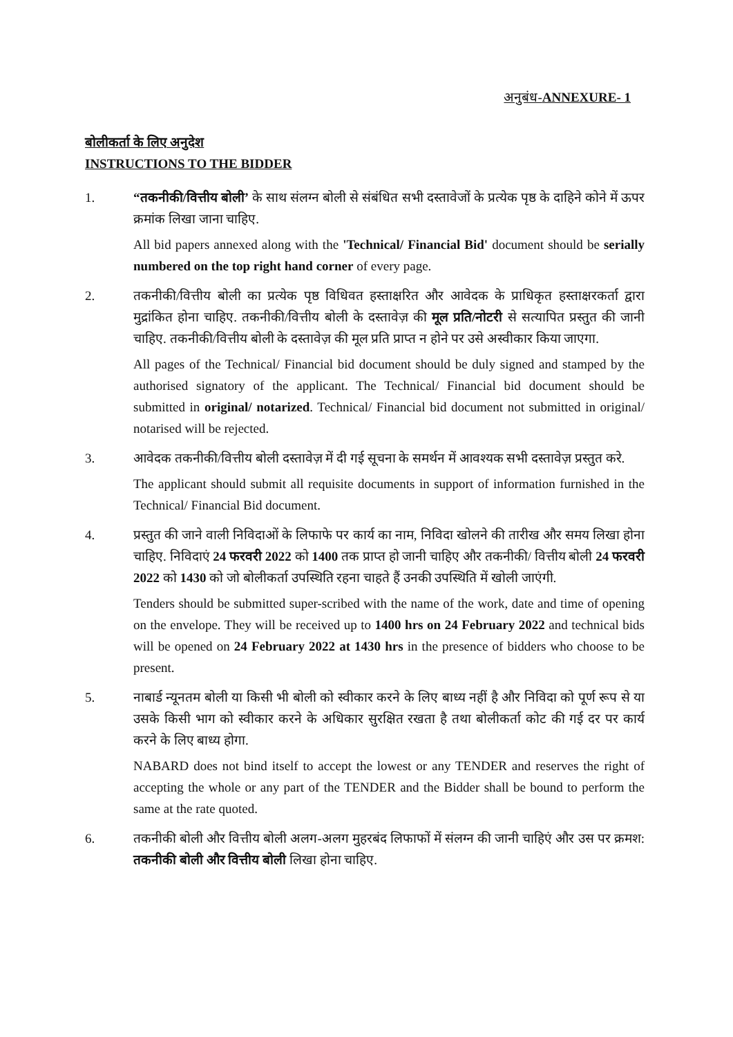अनुबंध-ANNEXURE- 1
बोलीकर्ता के लिए अनुदेश
INSTRUCTIONS TO THE BIDDER
1. “तकनीकी/वित्तीय बोली’ के साथ संलग्न बोली से संबंधित सभी दस्तावेजों के प्रत्येक पृष्ठ के दाहिने कोने में ऊपर क्रमांक लिखा जाना चाहिए.
All bid papers annexed along with the 'Technical/ Financial Bid' document should be serially numbered on the top right hand corner of every page.
2. तकनीकी/वित्तीय बोली का प्रत्येक पृष्ठ विधिवत हस्ताक्षरित और आवेदक के प्राधिकृत हस्ताक्षरकर्ता द्वारा मुद्रांकित होना चाहिए. तकनीकी/वित्तीय बोली के दस्तावेज़ की मूल प्रति/नोटरी से सत्यापित प्रस्तुत की जानी चाहिए. तकनीकी/वित्तीय बोली के दस्तावेज़ की मूल प्रति प्राप्त न होने पर उसे अस्वीकार किया जाएगा.
All pages of the Technical/ Financial bid document should be duly signed and stamped by the authorised signatory of the applicant. The Technical/ Financial bid document should be submitted in original/ notarized. Technical/ Financial bid document not submitted in original/ notarised will be rejected.
3. आवेदक तकनीकी/वित्तीय बोली दस्तावेज़ में दी गई सूचना के समर्थन में आवश्यक सभी दस्तावेज़ प्रस्तुत करे.
The applicant should submit all requisite documents in support of information furnished in the Technical/ Financial Bid document.
4. प्रस्तुत की जाने वाली निविदाओं के लिफाफे पर कार्य का नाम, निविदा खोलने की तारीख और समय लिखा होना चाहिए. निविदाएं 24 फरवरी 2022 को 1400 तक प्राप्त हो जानी चाहिए और तकनीकी/ वित्तीय बोली 24 फरवरी 2022 को 1430 को जो बोलीकर्ता उपस्थिति रहना चाहते हैं उनकी उपस्थिति में खोली जाएंगी.
Tenders should be submitted super-scribed with the name of the work, date and time of opening on the envelope. They will be received up to 1400 hrs on 24 February 2022 and technical bids will be opened on 24 February 2022 at 1430 hrs in the presence of bidders who choose to be present.
5. नाबार्ड न्यूनतम बोली या किसी भी बोली को स्वीकार करने के लिए बाध्य नहीं है और निविदा को पूर्ण रूप से या उसके किसी भाग को स्वीकार करने के अधिकार सुरक्षित रखता है तथा बोलीकर्ता कोट की गई दर पर कार्य करने के लिए बाध्य होगा.
NABARD does not bind itself to accept the lowest or any TENDER and reserves the right of accepting the whole or any part of the TENDER and the Bidder shall be bound to perform the same at the rate quoted.
6. तकनीकी बोली और वित्तीय बोली अलग-अलग मुहरबंद लिफाफों में संलग्न की जानी चाहिएं और उस पर क्रमश: तकनीकी बोली और वित्तीय बोली लिखा होना चाहिए.